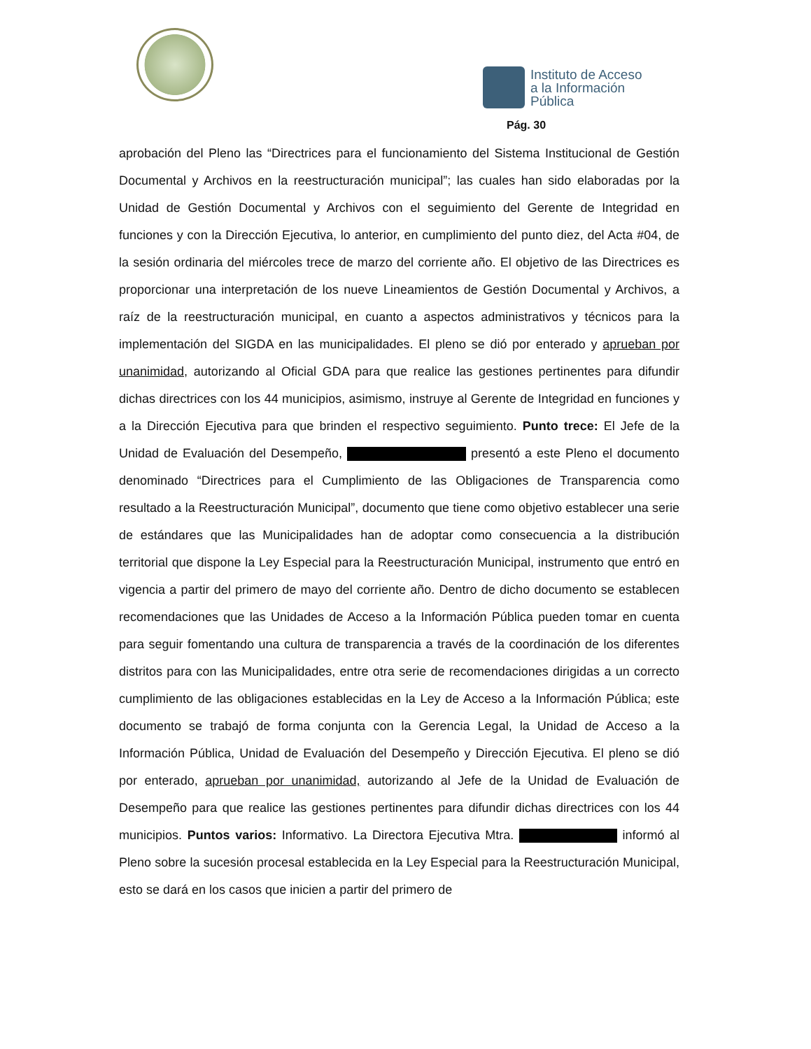Instituto de Acceso
a la Información
Pública
Pág. 30
aprobación del Pleno las “Directrices para el funcionamiento del Sistema Institucional de Gestión Documental y Archivos en la reestructuración municipal”; las cuales han sido elaboradas por la Unidad de Gestión Documental y Archivos con el seguimiento del Gerente de Integridad en funciones y con la Dirección Ejecutiva, lo anterior, en cumplimiento del punto diez, del Acta #04, de la sesión ordinaria del miércoles trece de marzo del corriente año. El objetivo de las Directrices es proporcionar una interpretación de los nueve Lineamientos de Gestión Documental y Archivos, a raíz de la reestructuración municipal, en cuanto a aspectos administrativos y técnicos para la implementación del SIGDA en las municipalidades. El pleno se dió por enterado y aprueban por unanimidad, autorizando al Oficial GDA para que realice las gestiones pertinentes para difundir dichas directrices con los 44 municipios, asimismo, instruye al Gerente de Integridad en funciones y a la Dirección Ejecutiva para que brinden el respectivo seguimiento. Punto trece: El Jefe de la Unidad de Evaluación del Desempeño, presentó a este Pleno el documento denominado “Directrices para el Cumplimiento de las Obligaciones de Transparencia como resultado a la Reestructuración Municipal”, documento que tiene como objetivo establecer una serie de estándares que las Municipalidades han de adoptar como consecuencia a la distribución territorial que dispone la Ley Especial para la Reestructuración Municipal, instrumento que entró en vigencia a partir del primero de mayo del corriente año. Dentro de dicho documento se establecen recomendaciones que las Unidades de Acceso a la Información Pública pueden tomar en cuenta para seguir fomentando una cultura de transparencia a través de la coordinación de los diferentes distritos para con las Municipalidades, entre otra serie de recomendaciones dirigidas a un correcto cumplimiento de las obligaciones establecidas en la Ley de Acceso a la Información Pública; este documento se trabajó de forma conjunta con la Gerencia Legal, la Unidad de Acceso a la Información Pública, Unidad de Evaluación del Desempeño y Dirección Ejecutiva. El pleno se dió por enterado, aprueban por unanimidad, autorizando al Jefe de la Unidad de Evaluación de Desempeño para que realice las gestiones pertinentes para difundir dichas directrices con los 44 municipios. Puntos varios: Informativo. La Directora Ejecutiva Mtra. informó al Pleno sobre la sucesión procesal establecida en la Ley Especial para la Reestructuración Municipal, esto se dará en los casos que inicien a partir del primero de